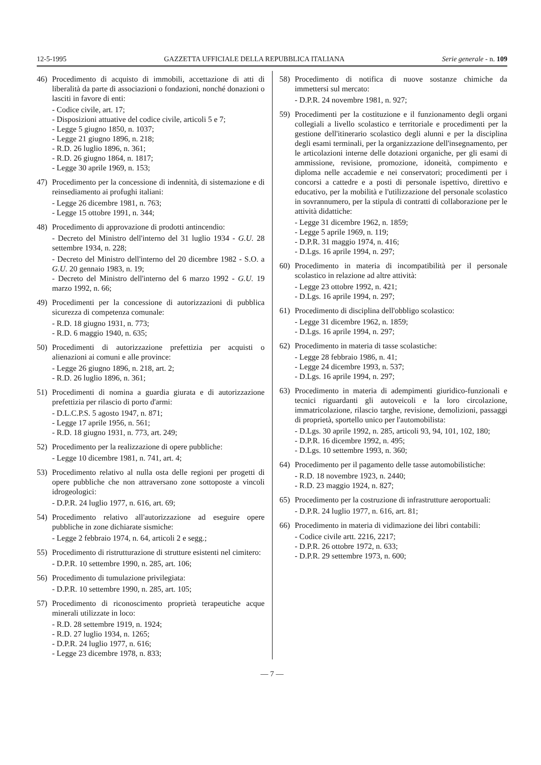12-5-1995 GAZZETTA UFFICIALE DELLA REPUBBLICA ITALIANA Serie generale - n. 109
46) Procedimento di acquisto di immobili, accettazione di atti di liberalità da parte di associazioni o fondazioni, nonché donazioni o lasciti in favore di enti:
- Codice civile, art. 17;
- Disposizioni attuative del codice civile, articoli 5 e 7;
- Legge 5 giugno 1850, n. 1037;
- Legge 21 giugno 1896, n. 218;
- R.D. 26 luglio 1896, n. 361;
- R.D. 26 giugno 1864, n. 1817;
- Legge 30 aprile 1969, n. 153;
47) Procedimento per la concessione di indennità, di sistemazione e di reinsediamento ai profughi italiani:
- Legge 26 dicembre 1981, n. 763;
- Legge 15 ottobre 1991, n. 344;
48) Procedimento di approvazione di prodotti antincendio:
- Decreto del Ministro dell'interno del 31 luglio 1934 - G.U. 28 settembre 1934, n. 228;
- Decreto del Ministro dell'interno del 20 dicembre 1982 - S.O. a G.U. 20 gennaio 1983, n. 19;
- Decreto del Ministro dell'interno del 6 marzo 1992 - G.U. 19 marzo 1992, n. 66;
49) Procedimenti per la concessione di autorizzazioni di pubblica sicurezza di competenza comunale:
- R.D. 18 giugno 1931, n. 773;
- R.D. 6 maggio 1940, n. 635;
50) Procedimenti di autorizzazione prefettizia per acquisti o alienazioni ai comuni e alle province:
- Legge 26 giugno 1896, n. 218, art. 2;
- R.D. 26 luglio 1896, n. 361;
51) Procedimenti di nomina a guardia giurata e di autorizzazione prefettizia per rilascio di porto d'armi:
- D.L.C.P.S. 5 agosto 1947, n. 871;
- Legge 17 aprile 1956, n. 561;
- R.D. 18 giugno 1931, n. 773, art. 249;
52) Procedimento per la realizzazione di opere pubbliche:
- Legge 10 dicembre 1981, n. 741, art. 4;
53) Procedimento relativo al nulla osta delle regioni per progetti di opere pubbliche che non attraversano zone sottoposte a vincoli idrogeologici:
- D.P.R. 24 luglio 1977, n. 616, art. 69;
54) Procedimento relativo all'autorizzazione ad eseguire opere pubbliche in zone dichiarate sismiche:
- Legge 2 febbraio 1974, n. 64, articoli 2 e segg.;
55) Procedimento di ristrutturazione di strutture esistenti nel cimitero:
- D.P.R. 10 settembre 1990, n. 285, art. 106;
56) Procedimento di tumulazione privilegiata:
- D.P.R. 10 settembre 1990, n. 285, art. 105;
57) Procedimento di riconoscimento proprietà terapeutiche acque minerali utilizzate in loco:
- R.D. 28 settembre 1919, n. 1924;
- R.D. 27 luglio 1934, n. 1265;
- D.P.R. 24 luglio 1977, n. 616;
- Legge 23 dicembre 1978, n. 833;
58) Procedimento di notifica di nuove sostanze chimiche da immettersi sul mercato:
- D.P.R. 24 novembre 1981, n. 927;
59) Procedimenti per la costituzione e il funzionamento degli organi collegiali a livello scolastico e territoriale e procedimenti per la gestione dell'itinerario scolastico degli alunni e per la disciplina degli esami terminali, per la organizzazione dell'insegnamento, per le articolazioni interne delle dotazioni organiche, per gli esami di ammissione, revisione, promozione, idoneità, compimento e diploma nelle accademie e nei conservatori; procedimenti per i concorsi a cattedre e a posti di personale ispettivo, direttivo e educativo, per la mobilità e l'utilizzazione del personale scolastico in sovrannumero, per la stipula di contratti di collaborazione per le attività didattiche:
- Legge 31 dicembre 1962, n. 1859;
- Legge 5 aprile 1969, n. 119;
- D.P.R. 31 maggio 1974, n. 416;
- D.Lgs. 16 aprile 1994, n. 297;
60) Procedimento in materia di incompatibilità per il personale scolastico in relazione ad altre attività:
- Legge 23 ottobre 1992, n. 421;
- D.Lgs. 16 aprile 1994, n. 297;
61) Procedimento di disciplina dell'obbligo scolastico:
- Legge 31 dicembre 1962, n. 1859;
- D.Lgs. 16 aprile 1994, n. 297;
62) Procedimento in materia di tasse scolastiche:
- Legge 28 febbraio 1986, n. 41;
- Legge 24 dicembre 1993, n. 537;
- D.Lgs. 16 aprile 1994, n. 297;
63) Procedimento in materia di adempimenti giuridico-funzionali e tecnici riguardanti gli autoveicoli e la loro circolazione, immatricolazione, rilascio targhe, revisione, demolizioni, passaggi di proprietà, sportello unico per l'automobilista:
- D.Lgs. 30 aprile 1992, n. 285, articoli 93, 94, 101, 102, 180;
- D.P.R. 16 dicembre 1992, n. 495;
- D.Lgs. 10 settembre 1993, n. 360;
64) Procedimento per il pagamento delle tasse automobilistiche:
- R.D. 18 novembre 1923, n. 2440;
- R.D. 23 maggio 1924, n. 827;
65) Procedimento per la costruzione di infrastrutture aeroportuali:
- D.P.R. 24 luglio 1977, n. 616, art. 81;
66) Procedimento in materia di vidimazione dei libri contabili:
- Codice civile artt. 2216, 2217;
- D.P.R. 26 ottobre 1972, n. 633;
- D.P.R. 29 settembre 1973, n. 600;
— 7 —